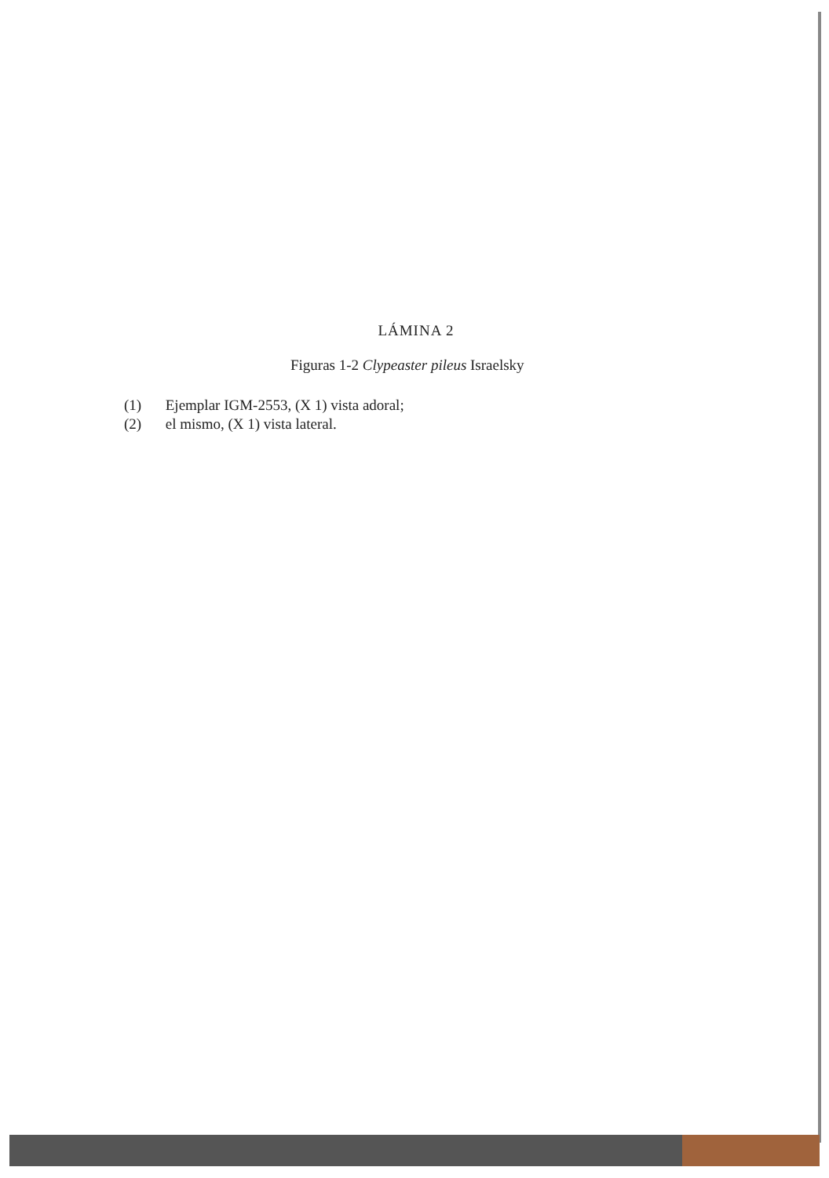LÁMINA 2
Figuras 1-2 Clypeaster pileus Israelsky
(1) Ejemplar IGM-2553, (X 1) vista adoral;
(2) el mismo, (X 1) vista lateral.